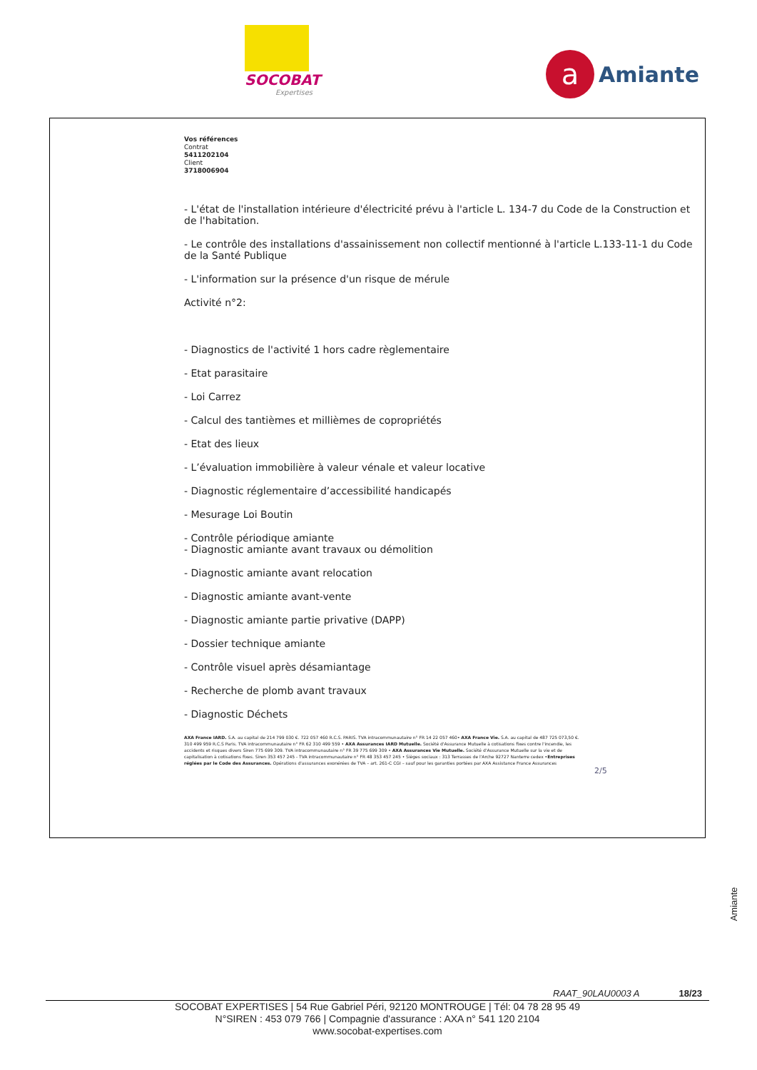SOCOBAT
Expertises
a
Amiante
Vos références
Contrat
5411202104
Client
3718006904
- L'état de l'installation intérieure d'électricité prévu à l'article L. 134-7 du Code de la Construction et de l'habitation.
- Le contrôle des installations d'assainissement non collectif mentionné à l'article L.133-11-1 du Code de la Santé Publique
- L'information sur la présence d'un risque de mérule
Activité n°2:
- Diagnostics de l'activité 1 hors cadre règlementaire
- Etat parasitaire
- Loi Carrez
- Calcul des tantièmes et millièmes de copropriétés
- Etat des lieux
- L’évaluation immobilière à valeur vénale et valeur locative
- Diagnostic réglementaire d’accessibilité handicapés
- Mesurage Loi Boutin
- Contrôle périodique amiante
- Diagnostic amiante avant travaux ou démolition
- Diagnostic amiante avant relocation
- Diagnostic amiante avant-vente
- Diagnostic amiante partie privative (DAPP)
- Dossier technique amiante
- Contrôle visuel après désamiantage
- Recherche de plomb avant travaux
- Diagnostic Déchets
AXA France IARD. S.A. au capital de 214 799 030 €. 722 057 460 R.C.S. PARIS. TVA intracommunautaire n° FR 14 22 057 460• AXA France Vie. S.A. au capital de 487 725 073,50 €. 310 499 959 R.C.S Paris. TVA intracommunautaire n° FR 62 310 499 559 • AXA Assurances IARD Mutuelle. Société d'Assurance Mutuelle à cotisations fixes contre l'incendie, les accidents et risques divers Siren 775 699 309. TVA intracommunautaire n° FR 39 775 699 309 • AXA Assurances Vie Mutuelle. Société d'Assurance Mutuelle sur la vie et de capitalisation à cotisations fixes. Siren 353 457 245 - TVA intracommunautaire n° FR 48 353 457 245 • Sièges sociaux : 313 Terrasses de l'Arche 92727 Nanterre cedex •Entreprises réglées par le Code des Assurances. Opérations d'assurances exonérées de TVA – art. 261-C CGI – sauf pour les garanties portées par AXA Assistance France Assurances
2/5
Amiante
RAAT_90LAU0003 A 18/23
SOCOBAT EXPERTISES | 54 Rue Gabriel Péri, 92120 MONTROUGE | Tél: 04 78 28 95 49
N°SIREN : 453 079 766 | Compagnie d'assurance : AXA n° 541 120 2104
www.socobat-expertises.com